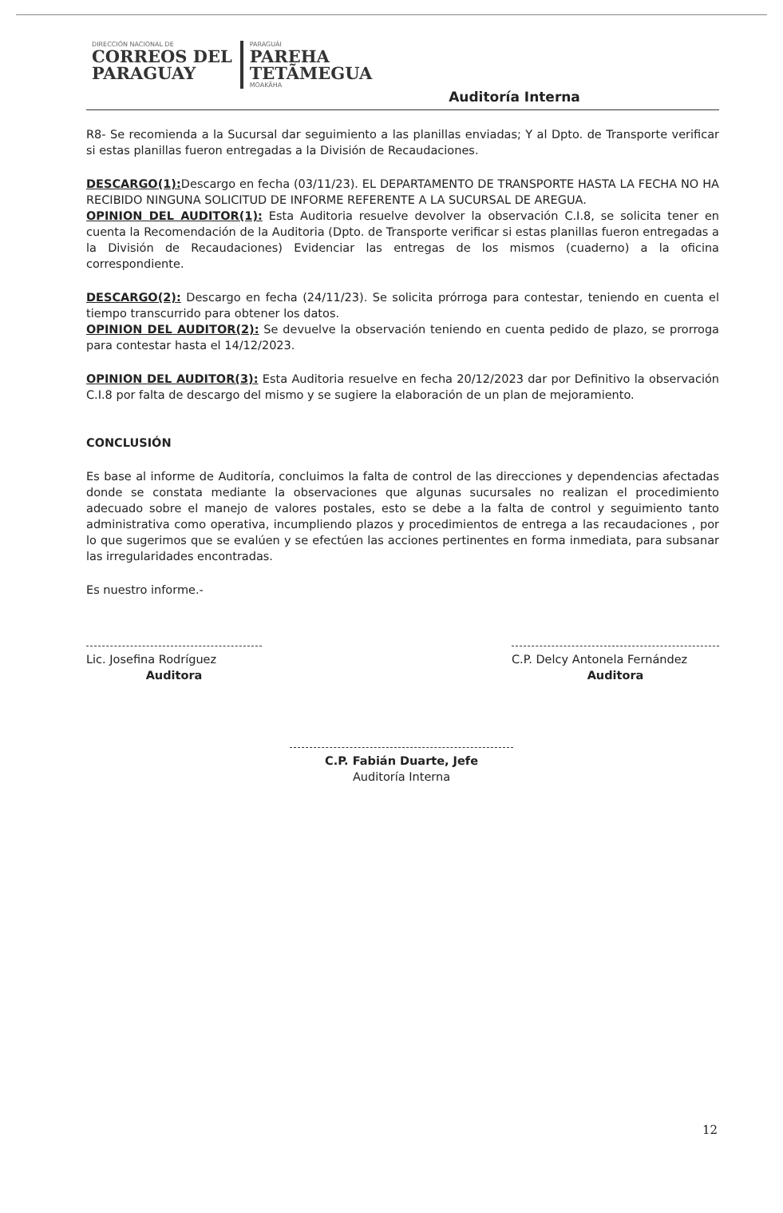DIRECCIÓN NACIONAL DE
CORREOS DEL
PARAGUAY
PARAGUÁI
PAREHA
TETÃMEGUA
MOAKÃHA
Auditoría Interna
R8- Se recomienda a la Sucursal dar seguimiento a las planillas enviadas; Y al Dpto. de Transporte verificar si estas planillas fueron entregadas a la División de Recaudaciones.
DESCARGO(1): Descargo en fecha (03/11/23). EL DEPARTAMENTO DE TRANSPORTE HASTA LA FECHA NO HA RECIBIDO NINGUNA SOLICITUD DE INFORME REFERENTE A LA SUCURSAL DE AREGUA.
OPINION DEL AUDITOR(1): Esta Auditoria resuelve devolver la observación C.I.8, se solicita tener en cuenta la Recomendación de la Auditoria (Dpto. de Transporte verificar si estas planillas fueron entregadas a la División de Recaudaciones) Evidenciar las entregas de los mismos (cuaderno) a la oficina correspondiente.
DESCARGO(2): Descargo en fecha (24/11/23). Se solicita prórroga para contestar, teniendo en cuenta el tiempo transcurrido para obtener los datos.
OPINION DEL AUDITOR(2): Se devuelve la observación teniendo en cuenta pedido de plazo, se prorroga para contestar hasta el 14/12/2023.
OPINION DEL AUDITOR(3): Esta Auditoria resuelve en fecha 20/12/2023 dar por Definitivo la observación C.I.8 por falta de descargo del mismo y se sugiere la elaboración de un plan de mejoramiento.
CONCLUSIÓN
Es base al informe de Auditoría, concluimos la falta de control de las direcciones y dependencias afectadas donde se constata mediante la observaciones que algunas sucursales no realizan el procedimiento adecuado sobre el manejo de valores postales, esto se debe a la falta de control y seguimiento tanto administrativa como operativa, incumpliendo plazos y procedimientos de entrega a las recaudaciones , por lo que sugerimos que se evalúen y se efectúen las acciones pertinentes en forma inmediata, para subsanar las irregularidades encontradas.
Es nuestro informe.-
Lic. Josefina Rodríguez
Auditora
C.P. Delcy Antonela Fernández
Auditora
C.P. Fabián Duarte, Jefe
Auditoría Interna
12